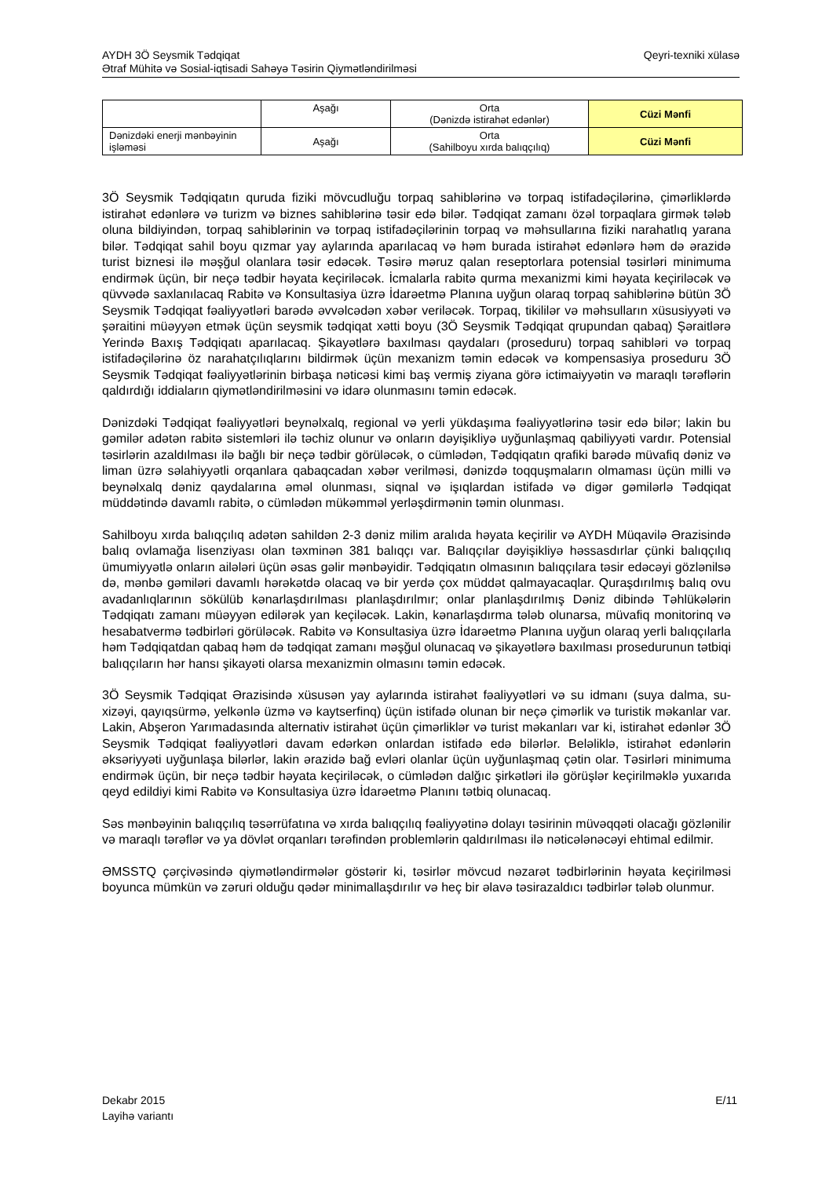AYDH 3Ö Seysmik Tədqiqat
Ətraf Mühitə və Sosial-iqtisadi Sahəyə Təsirin Qiymətləndirilməsi
Qeyri-texniki xülasə
| | Aşağı | Orta (Dənizdə istirahət edənlər) | Cüzi Mənfi |
| Dənizdəki enerji mənbəyinin işləməsi | Aşağı | Orta (Sahilboyu xırda balıqçılıq) | Cüzi Mənfi |
3Ö Seysmik Tədqiqatın quruda fiziki mövcudluğu torpaq sahiblərinə və torpaq istifadəçilərinə, çimərliklərdə istirahət edənlərə və turizm və biznes sahiblərinə təsir edə bilər. Tədqiqat zamanı özəl torpaqlara girmək tələb oluna bildiyindən, torpaq sahiblərinin və torpaq istifadəçilərinin torpaq və məhsullarına fiziki narahatlıq yarana bilər. Tədqiqat sahil boyu qızmar yay aylarında aparılacaq və həm burada istirahət edənlərə həm də ərazidə turist biznesi ilə məşğul olanlara təsir edəcək. Təsirə məruz qalan reseptorlara potensial təsirləri minimuma endirmək üçün, bir neçə tədbir həyata keçiriləcək. İcmalarla rabitə qurma mexanizmi kimi həyata keçiriləcək və qüvvədə saxlanılacaq Rabitə və Konsultasiya üzrə İdarəetmə Planına uyğun olaraq torpaq sahiblərinə bütün 3Ö Seysmik Tədqiqat fəaliyyətləri barədə əvvəlcədən xəbər veriləcək. Torpaq, tikililər və məhsulların xüsusiyyəti və şəraitini müəyyən etmək üçün seysmik tədqiqat xətti boyu (3Ö Seysmik Tədqiqat qrupundan qabaq) Şəraitlərə Yerində Baxış Tədqiqatı aparılacaq. Şikayətlərə baxılması qaydaları (proseduru) torpaq sahibləri və torpaq istifadəçilərinə öz narahatçılıqlarını bildirmək üçün mexanizm təmin edəcək və kompensasiya proseduru 3Ö Seysmik Tədqiqat fəaliyyətlərinin birbaşa nəticəsi kimi baş vermiş ziyana görə ictimaiyyətin və maraqlı tərəflərin qaldırdığı iddiaların qiymətləndirilməsini və idarə olunmasını təmin edəcək.
Dənizdəki Tədqiqat fəaliyyətləri beynəlxalq, regional və yerli yükdaşıma fəaliyyətlərinə təsir edə bilər; lakin bu gəmilər adətən rabitə sistemləri ilə təchiz olunur və onların dəyişikliyə uyğunlaşmaq qabiliyyəti vardır. Potensial təsirlərin azaldılması ilə bağlı bir neçə tədbir görüləcək, o cümlədən, Tədqiqatın qrafiki barədə müvafiq dəniz və liman üzrə səlahiyyətli orqanlara qabaqcadan xəbər verilməsi, dənizdə toqquşmaların olmaması üçün milli və beynəlxalq dəniz qaydalarına əməl olunması, siqnal və işıqlardan istifadə və digər gəmilərlə Tədqiqat müddətində davamlı rabitə, o cümlədən mükəmməl yerləşdirmənin təmin olunması.
Sahilboyu xırda balıqçılıq adətən sahildən 2-3 dəniz milim aralıda həyata keçirilir və AYDH Müqavilə Ərazisində balıq ovlamağa lisenziyası olan təxminən 381 balıqçı var. Balıqçılar dəyişikliyə həssasdırlar çünki balıqçılıq ümumiyyətlə onların ailələri üçün əsas gəlir mənbəyidir. Tədqiqatın olmasının balıqçılara təsir edəcəyi gözlənilsə də, mənbə gəmiləri davamlı hərəkətdə olacaq və bir yerdə çox müddət qalmayacaqlar. Quraşdırılmış balıq ovu avadanlıqlarının sökülüb kənarlaşdırılması planlaşdırılmır; onlar planlaşdırılmış Dəniz dibində Təhlükələrin Tədqiqatı zamanı müəyyən edilərək yan keçiləcək. Lakin, kənarlaşdırma tələb olunarsa, müvafiq monitorinq və hesabatvermə tədbirləri görüləcək. Rabitə və Konsultasiya üzrə İdarəetmə Planına uyğun olaraq yerli balıqçılarla həm Tədqiqatdan qabaq həm də tədqiqat zamanı məşğul olunacaq və şikayətlərə baxılması prosedurunun tətbiqi balıqçıların hər hansı şikayəti olarsa mexanizmin olmasını təmin edəcək.
3Ö Seysmik Tədqiqat Ərazisində xüsusən yay aylarında istirahət fəaliyyətləri və su idmanı (suya dalma, su-xizəyi, qayıqsürmə, yelkənlə üzmə və kaytserfinq) üçün istifadə olunan bir neçə çimərlik və turistik məkanlar var. Lakin, Abşeron Yarımadasında alternativ istirahət üçün çimərliklər və turist məkanları var ki, istirahət edənlər 3Ö Seysmik Tədqiqat fəaliyyətləri davam edərkən onlardan istifadə edə bilərlər. Beləliklə, istirahət edənlərin əksəriyyəti uyğunlaşa bilərlər, lakin ərazidə bağ evləri olanlar üçün uyğunlaşmaq çətin olar. Təsirləri minimuma endirmək üçün, bir neçə tədbir həyata keçiriləcək, o cümlədən dalğıc şirkətləri ilə görüşlər keçirilməklə yuxarıda qeyd edildiyi kimi Rabitə və Konsultasiya üzrə İdarəetmə Planını tətbiq olunacaq.
Səs mənbəyinin balıqçılıq təsərrüfatına və xırda balıqçılıq fəaliyyətinə dolayı təsirinin müvəqqəti olacağı gözlənilir və maraqlı tərəflər və ya dövlət orqanları tərəfindən problemlərin qaldırılması ilə nəticələnəcəyi ehtimal edilmir.
ƏMSSTQ çərçivəsində qiymətləndirmələr göstərir ki, təsirlər mövcud nəzarət tədbirlərinin həyata keçirilməsi boyunca mümkün və zəruri olduğu qədər minimallaşdırılır və heç bir əlavə təsirazaldıcı tədbirlər tələb olunmur.
Dekabr 2015
Layihə variantı
E/11